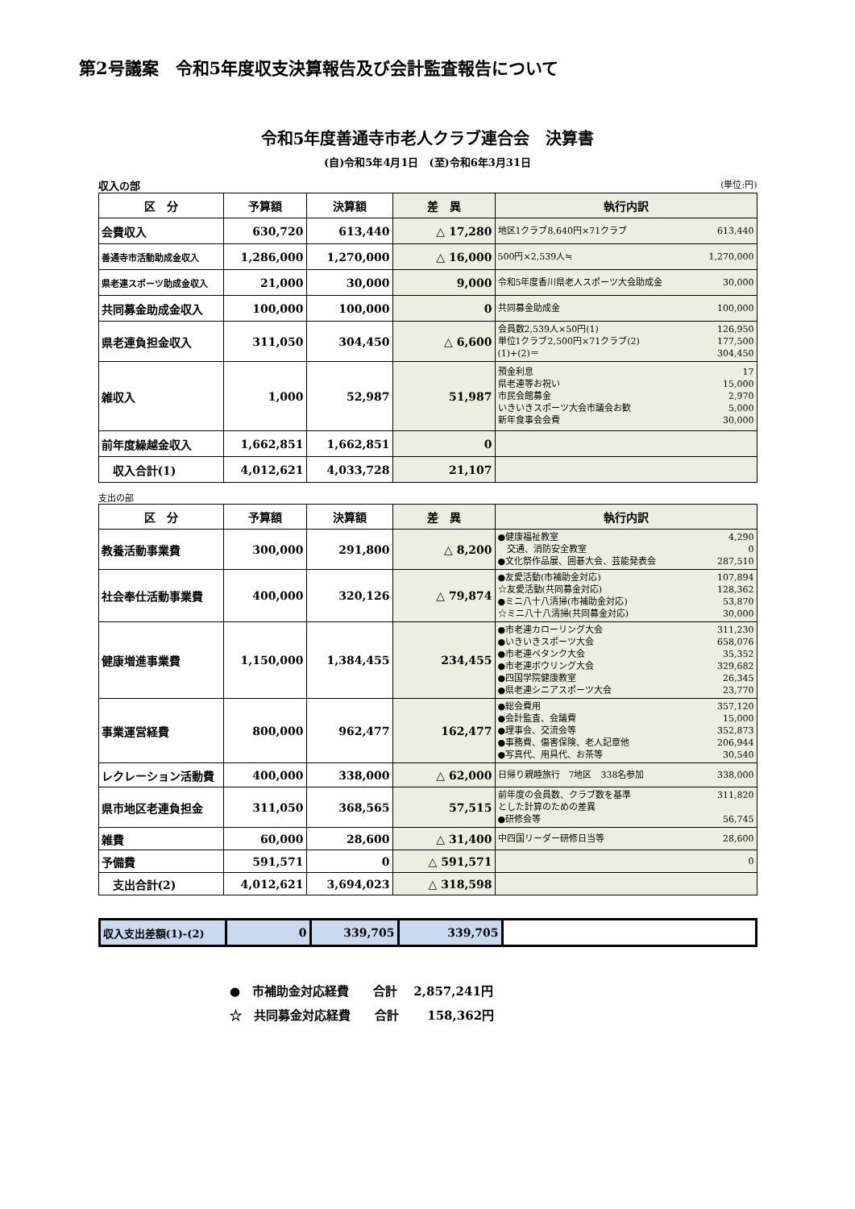第2号議案　令和5年度収支決算報告及び会計監査報告について
令和5年度善通寺市老人クラブ連合会　決算書
(自)令和5年4月1日　(至)令和6年3月31日
収入の部 (単位:円)
| 区 分 | 予算額 | 決算額 | 差 異 | 執行内訳 |
| --- | --- | --- | --- | --- |
| 会費収入 | 630,720 | 613,440 | △ 17,280 | 地区1クラブ8,640円×71クラブ 613,440 |
| 善通寺市活動助成金収入 | 1,286,000 | 1,270,000 | △ 16,000 | 500円×2,539人≒ 1,270,000 |
| 県老連スポーツ助成金収入 | 21,000 | 30,000 | 9,000 | 令和5年度香川県老人スポーツ大会助成金 30,000 |
| 共同募金助成金収入 | 100,000 | 100,000 | 0 | 共同募金助成金 100,000 |
| 県老連負担金収入 | 311,050 | 304,450 | △ 6,600 | 会員数2,539人×50円(1) 126,950 単位1クラブ2,500円×71クラブ(2) 177,500 (1)+(2)＝ 304,450 |
| 雑収入 | 1,000 | 52,987 | 51,987 | 預金利息 17 県老連等お祝い 15,000 市民会館募金 2,970 いきいきスポーツ大会市議会お歓 5,000 新年食事会会費 30,000 |
| 前年度繰越金収入 | 1,662,851 | 1,662,851 | 0 | |
| 収入合計(1) | 4,012,621 | 4,033,728 | 21,107 | |
支出の部
| 区 分 | 予算額 | 決算額 | 差 異 | 執行内訳 |
| --- | --- | --- | --- | --- |
| 教養活動事業費 | 300,000 | 291,800 | △ 8,200 | ●健康福祉教室 4,290 交通、消防安全教室 0 ●文化祭作品展、囲碁大会、芸能発表会 287,510 |
| 社会奉仕活動事業費 | 400,000 | 320,126 | △ 79,874 | ●友愛活動(市補助金対応) 107,894 ☆友愛活動(共同募金対応) 128,362 ●ミニ八十八清掃(市補助金対応) 53,870 ☆ミニ八十八清掃(共同募金対応) 30,000 |
| 健康増進事業費 | 1,150,000 | 1,384,455 | 234,455 | ●市老連カローリング大会 311,230 ●いきいきスポーツ大会 658,076 ●市老連ペタンク大会 35,352 ●市老連ボウリング大会 329,682 ●四国学院健康教室 26,345 ●県老連シニアスポーツ大会 23,770 |
| 事業運営経費 | 800,000 | 962,477 | 162,477 | ●総会費用 357,120 ●会計監査、会議費 15,000 ●理事会、交流会等 352,873 ●事務費、傷害保険、老人記章他 206,944 ●写真代、用具代、お茶等 30,540 |
| レクレーション活動費 | 400,000 | 338,000 | △ 62,000 | 日帰り親睦旅行 7地区 338名参加 338,000 |
| 県市地区老連負担金 | 311,050 | 368,565 | 57,515 | 前年度の会員数、クラブ数を基準 311,820 とした計算のための差異 ●研修会等 56,745 |
| 雑費 | 60,000 | 28,600 | △ 31,400 | 中四国リーダー研修日当等 28,600 |
| 予備費 | 591,571 | 0 | △ 591,571 | 0 |
| 支出合計(2) | 4,012,621 | 3,694,023 | △ 318,598 | |
| 収入支出差額(1)-(2) | 0 | 339,705 | 339,705 | |
●　市補助金対応経費　　合計　 2,857,241円
☆　共同募金対応経費　　合計　　 158,362円